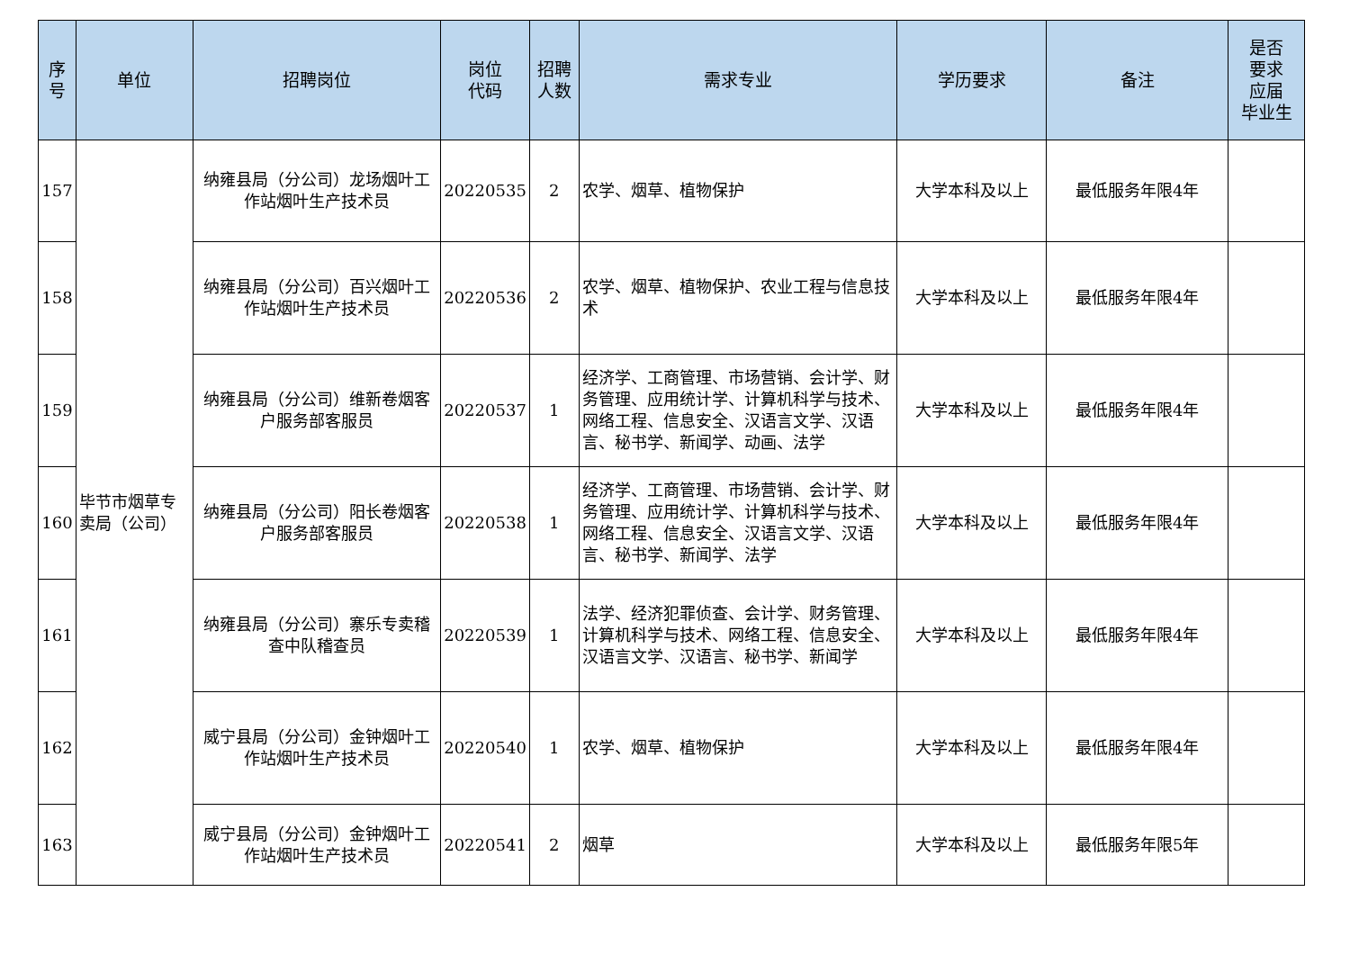| 序 号 | 单位 | 招聘岗位 | 岗位 代码 | 招聘 人数 | 需求专业 | 学历要求 | 备注 | 是否 要求 应届 毕业生 |
| --- | --- | --- | --- | --- | --- | --- | --- | --- |
| 157 | 毕节市烟草专卖局（公司） | 纳雍县局（分公司）龙场烟叶工作站烟叶生产技术员 | 20220535 | 2 | 农学、烟草、植物保护 | 大学本科及以上 | 最低服务年限4年 | |
| 158 | | 纳雍县局（分公司）百兴烟叶工作站烟叶生产技术员 | 20220536 | 2 | 农学、烟草、植物保护、农业工程与信息技术 | 大学本科及以上 | 最低服务年限4年 | |
| 159 | | 纳雍县局（分公司）维新卷烟客户服务部客服员 | 20220537 | 1 | 经济学、工商管理、市场营销、会计学、财务管理、应用统计学、计算机科学与技术、网络工程、信息安全、汉语言文学、汉语言、秘书学、新闻学、动画、法学 | 大学本科及以上 | 最低服务年限4年 | |
| 160 | | 纳雍县局（分公司）阳长卷烟客户服务部客服员 | 20220538 | 1 | 经济学、工商管理、市场营销、会计学、财务管理、应用统计学、计算机科学与技术、网络工程、信息安全、汉语言文学、汉语言、秘书学、新闻学、法学 | 大学本科及以上 | 最低服务年限4年 | |
| 161 | | 纳雍县局（分公司）寨乐专卖稽查中队稽查员 | 20220539 | 1 | 法学、经济犯罪侦查、会计学、财务管理、计算机科学与技术、网络工程、信息安全、汉语言文学、汉语言、秘书学、新闻学 | 大学本科及以上 | 最低服务年限4年 | |
| 162 | | 威宁县局（分公司）金钟烟叶工作站烟叶生产技术员 | 20220540 | 1 | 农学、烟草、植物保护 | 大学本科及以上 | 最低服务年限4年 | |
| 163 | | 威宁县局（分公司）金钟烟叶工作站烟叶生产技术员 | 20220541 | 2 | 烟草 | 大学本科及以上 | 最低服务年限5年 | |